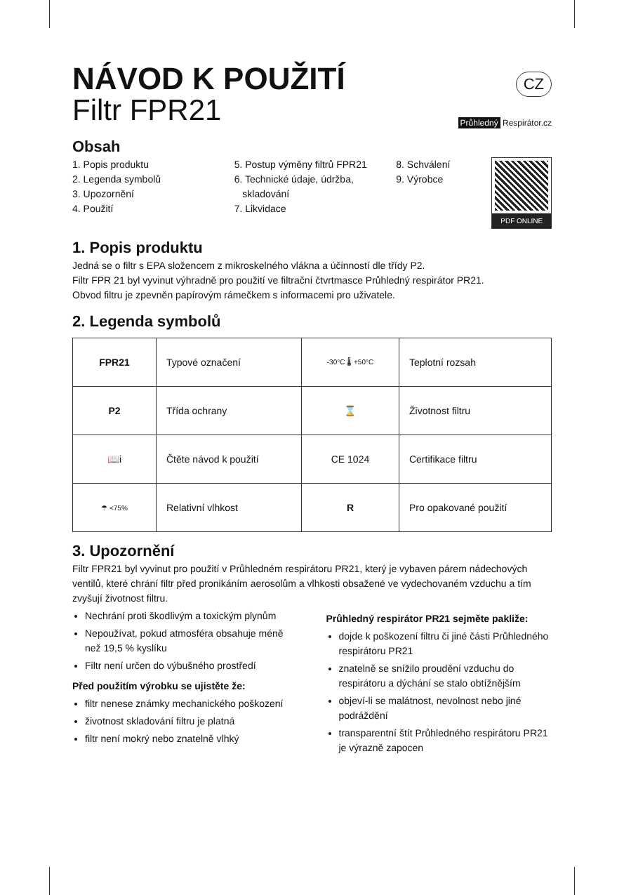NÁVOD K POUŽITÍ
Filtr FPR21
CZ
Průhledný Respirátor.cz
Obsah
1. Popis produktu
2. Legenda symbolů
3. Upozornění
4. Použití
5. Postup výměny filtrů FPR21
6. Technické údaje, údržba,
skladování
7. Likvidace
8. Schválení
9. Výrobce
PDF ONLINE
1. Popis produktu
Jedná se o filtr s EPA složencem z mikroskelného vlákna a účinností dle třídy P2.
Filtr FPR 21 byl vyvinut výhradně pro použití ve filtrační čtvrtmasce Průhledný respirátor PR21.
Obvod filtru je zpevněn papírovým rámečkem s informacemi pro uživatele.
2. Legenda symbolů
| FPR21 | Typové označení | -30°C 🌡 +50°C | Teplotní rozsah |
| P2 | Třída ochrany | ⌛ | Životnost filtru |
| 📖i | Čtěte návod k použití | CE 1024 | Certifikace filtru |
| ☂ <75% | Relativní vlhkost | R | Pro opakované použití |
3. Upozornění
Filtr FPR21 byl vyvinut pro použití v Průhledném respirátoru PR21, který je vybaven párem nádechových ventilů, které chrání filtr před pronikáním aerosolům a vlhkosti obsažené ve vydechovaném vzduchu a tím zvyšují životnost filtru.
Nechrání proti škodlivým a toxickým plynům
Nepoužívat, pokud atmosféra obsahuje méně než 19,5 % kyslíku
Filtr není určen do výbušného prostředí
Před použitím výrobku se ujistěte že:
filtr nenese známky mechanického poškození
životnost skladování filtru je platná
filtr není mokrý nebo znatelně vlhký
Průhledný respirátor PR21 sejměte pakliže:
dojde k poškození filtru či jiné části Průhledného respirátoru PR21
znatelně se snížilo proudění vzduchu do respirátoru a dýchání se stalo obtížnějším
objeví-li se malátnost, nevolnost nebo jiné podráždění
transparentní štít Průhledného respirátoru PR21 je výrazně zapocen